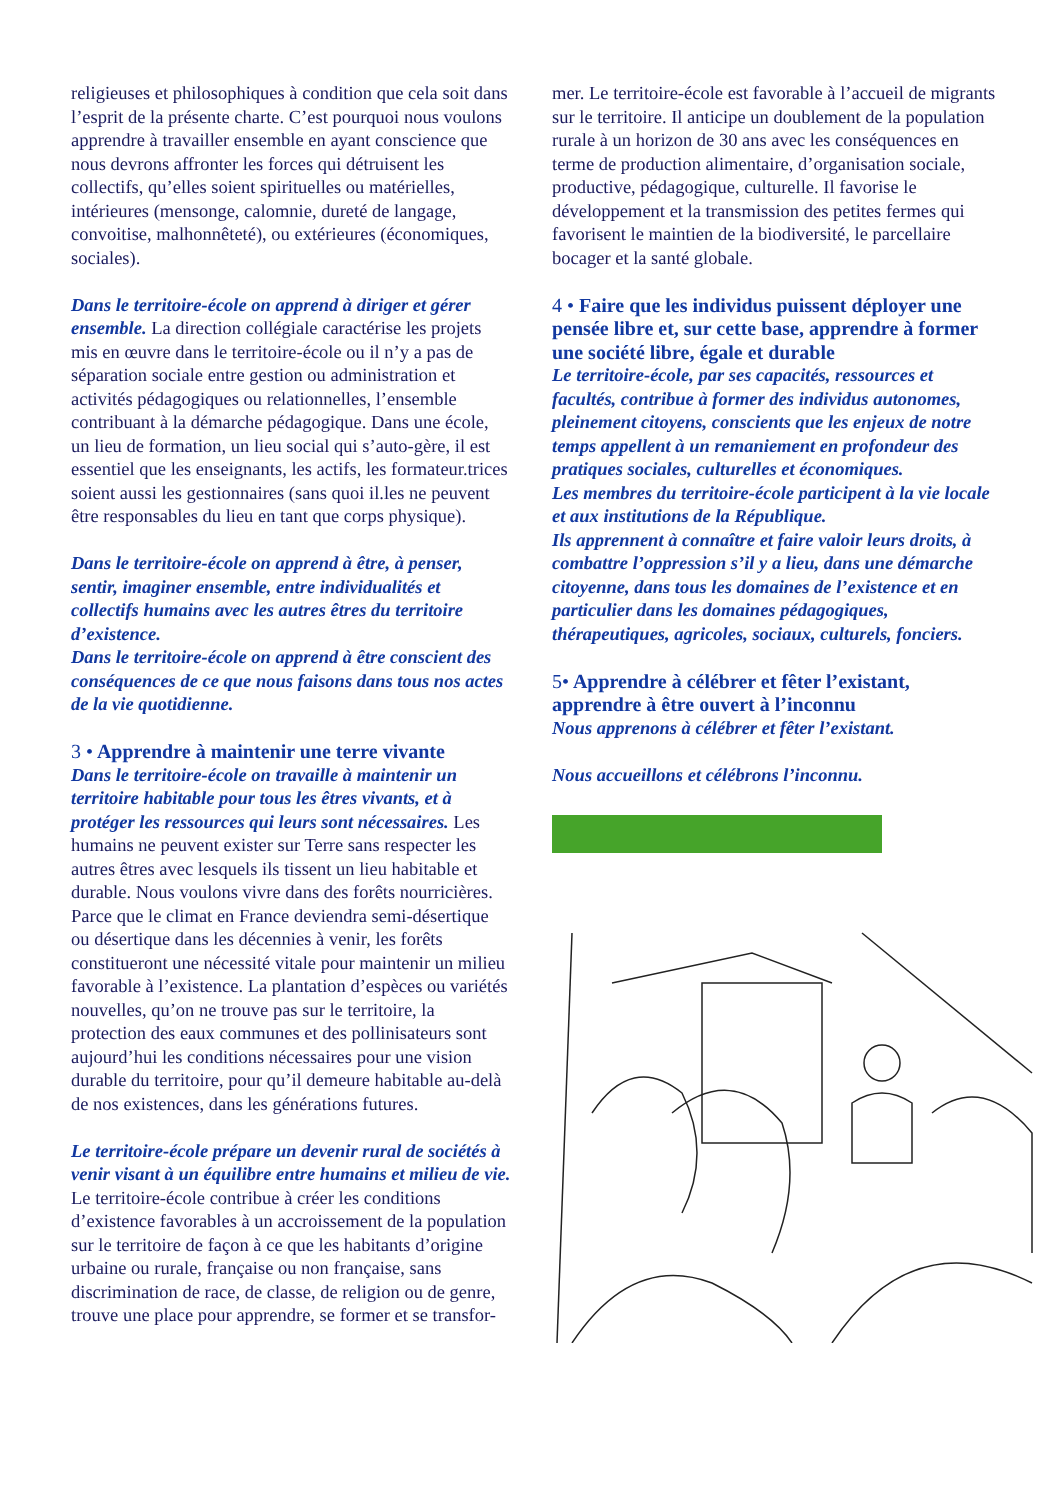religieuses et philosophiques à condition que cela soit dans l’esprit de la présente charte. C’est pourquoi nous voulons apprendre à travailler ensemble en ayant conscience que nous devrons affronter les forces qui détruisent les collectifs, qu’elles soient spirituelles ou matérielles, intérieures (mensonge, calomnie, dureté de langage, convoitise, malhonnêteté), ou extérieures (économiques, sociales).
Dans le territoire-école on apprend à diriger et gérer ensemble. La direction collégiale caractérise les projets mis en œuvre dans le territoire-école ou il n’y a pas de séparation sociale entre gestion ou administration et activités pédagogiques ou relationnelles, l’ensemble contribuant à la démarche pédagogique. Dans une école, un lieu de formation, un lieu social qui s’auto-gère, il est essentiel que les enseignants, les actifs, les formateur.trices soient aussi les gestionnaires (sans quoi il.les ne peuvent être responsables du lieu en tant que corps physique).
Dans le territoire-école on apprend à être, à penser, sentir, imaginer ensemble, entre individualités et collectifs humains avec les autres êtres du territoire d’existence.
Dans le territoire-école on apprend à être conscient des conséquences de ce que nous faisons dans tous nos actes de la vie quotidienne.
3 • Apprendre à maintenir une terre vivante
Dans le territoire-école on travaille à maintenir un territoire habitable pour tous les êtres vivants, et à protéger les ressources qui leurs sont nécessaires. Les humains ne peuvent exister sur Terre sans respecter les autres êtres avec lesquels ils tissent un lieu habitable et durable. Nous voulons vivre dans des forêts nourricières. Parce que le climat en France deviendra semi-désertique ou désertique dans les décennies à venir, les forêts constitueront une nécessité vitale pour maintenir un milieu favorable à l’existence. La plantation d’espèces ou variétés nouvelles, qu’on ne trouve pas sur le territoire, la protection des eaux communes et des pollinisateurs sont aujourd’hui les conditions nécessaires pour une vision durable du territoire, pour qu’il demeure habitable au-delà de nos existences, dans les générations futures.
Le territoire-école prépare un devenir rural de sociétés à venir visant à un équilibre entre humains et milieu de vie. Le territoire-école contribue à créer les conditions d’existence favorables à un accroissement de la population sur le territoire de façon à ce que les habitants d’origine urbaine ou rurale, française ou non française, sans discrimination de race, de classe, de religion ou de genre, trouve une place pour apprendre, se former et se transfor-
mer. Le territoire-école est favorable à l’accueil de migrants sur le territoire. Il anticipe un doublement de la population rurale à un horizon de 30 ans avec les conséquences en terme de production alimentaire, d’organisation sociale, productive, pédagogique, culturelle. Il favorise le développement et la transmission des petites fermes qui favorisent le maintien de la biodiversité, le parcellaire bocager et la santé globale.
4 • Faire que les individus puissent déployer une pensée libre et, sur cette base, apprendre à former une société libre, égale et durable
Le territoire-école, par ses capacités, ressources et facultés, contribue à former des individus autonomes, pleinement citoyens, conscients que les enjeux de notre temps appellent à un remaniement en profondeur des pratiques sociales, culturelles et économiques.
Les membres du territoire-école participent à la vie locale et aux institutions de la République.
Ils apprennent à connaître et faire valoir leurs droits, à combattre l’oppression s’il y a lieu, dans une démarche citoyenne, dans tous les domaines de l’existence et en particulier dans les domaines pédagogiques, thérapeutiques, agricoles, sociaux, culturels, fonciers.
5• Apprendre à célébrer et fêter l’existant, apprendre à être ouvert à l’inconnu
Nous apprenons à célébrer et fêter l’existant.
Nous accueillons et célébrons l’inconnu.